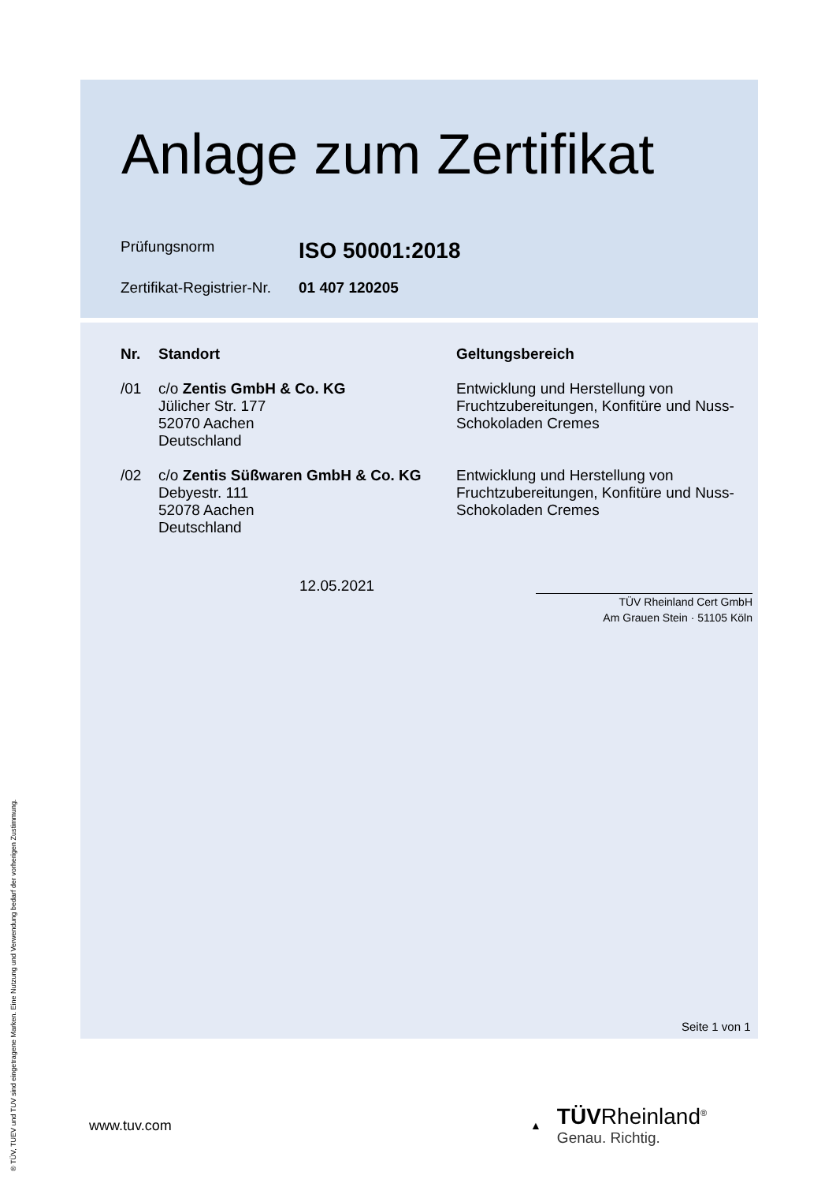Anlage zum Zertifikat
Prüfungsnorm
ISO 50001:2018
Zertifikat-Registrier-Nr.
01 407 120205
| Nr. | Standort | Geltungsbereich |
| --- | --- | --- |
| /01 | c/o Zentis GmbH & Co. KG Jülicher Str. 177 52070 Aachen Deutschland | Entwicklung und Herstellung von Fruchtzubereitungen, Konfitüre und Nuss- Schokoladen Cremes |
| /02 | c/o Zentis Süßwaren GmbH & Co. KG Debyestr. 111 52078 Aachen Deutschland | Entwicklung und Herstellung von Fruchtzubereitungen, Konfitüre und Nuss- Schokoladen Cremes |
12.05.2021
TÜV Rheinland Cert GmbH
Am Grauen Stein · 51105 Köln
Seite 1 von 1
www.tuv.com
▲
TÜVRheinland<sup>®</sup>
Genau. Richtig.
® TÜV, TUEV und TUV sind eingetragene Marken. Eine Nutzung und Verwendung bedarf der vorherigen Zustimmung.